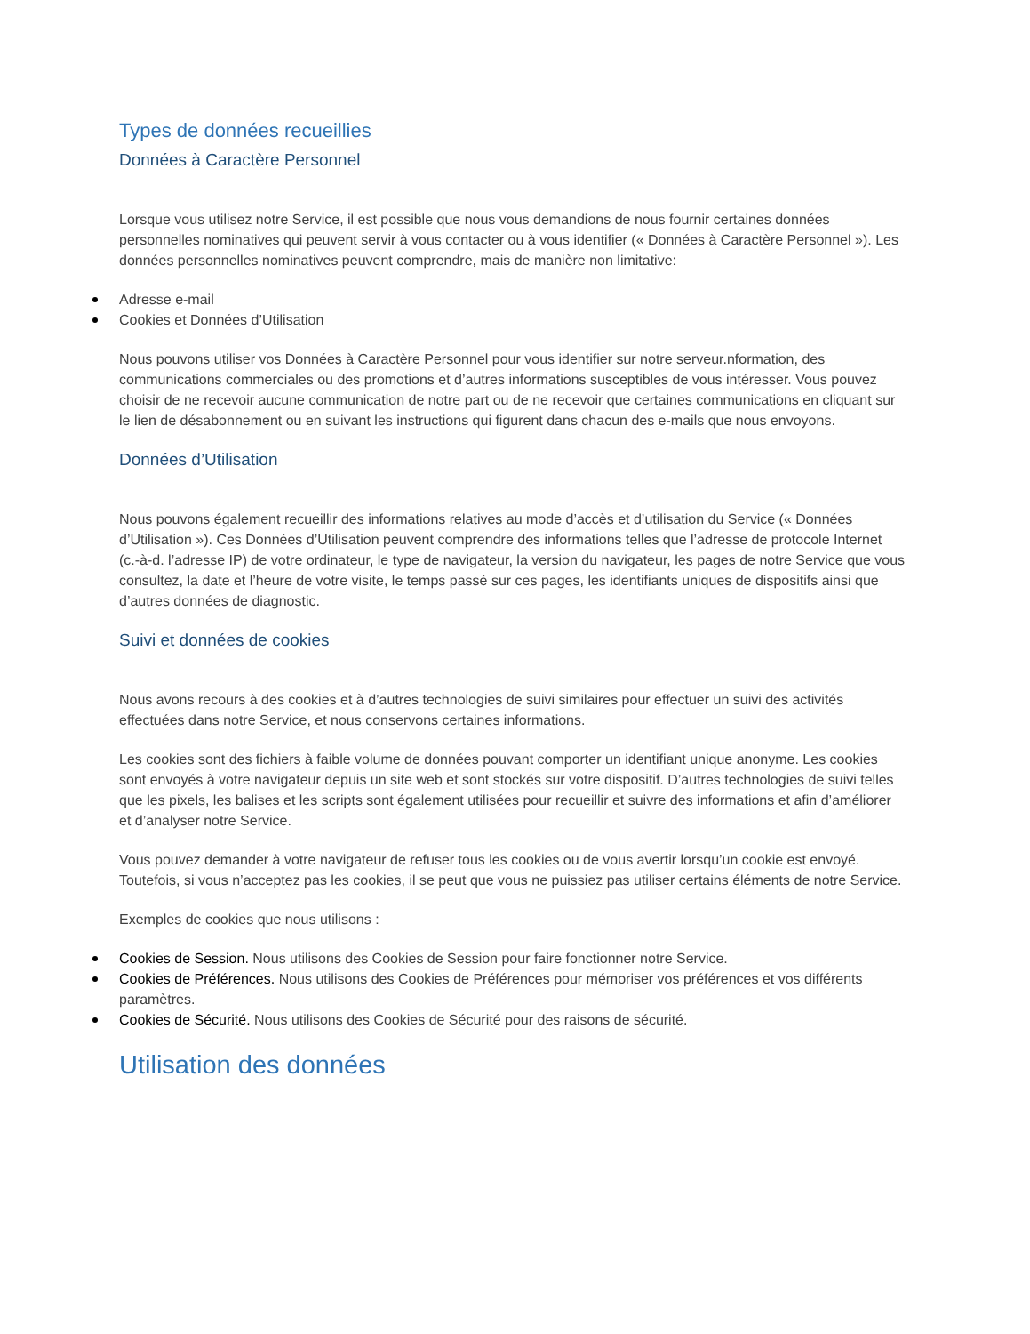Types de données recueillies
Données à Caractère Personnel
Lorsque vous utilisez notre Service, il est possible que nous vous demandions de nous fournir certaines données personnelles nominatives qui peuvent servir à vous contacter ou à vous identifier (« Données à Caractère Personnel »). Les données personnelles nominatives peuvent comprendre, mais de manière non limitative:
Adresse e-mail
Cookies et Données d’Utilisation
Nous pouvons utiliser vos Données à Caractère Personnel pour vous identifier sur notre serveur.nformation, des communications commerciales ou des promotions et d’autres informations susceptibles de vous intéresser. Vous pouvez choisir de ne recevoir aucune communication de notre part ou de ne recevoir que certaines communications en cliquant sur le lien de désabonnement ou en suivant les instructions qui figurent dans chacun des e-mails que nous envoyons.
Données d’Utilisation
Nous pouvons également recueillir des informations relatives au mode d’accès et d’utilisation du Service (« Données d’Utilisation »). Ces Données d’Utilisation peuvent comprendre des informations telles que l’adresse de protocole Internet (c.-à-d. l’adresse IP) de votre ordinateur, le type de navigateur, la version du navigateur, les pages de notre Service que vous consultez, la date et l’heure de votre visite, le temps passé sur ces pages, les identifiants uniques de dispositifs ainsi que d’autres données de diagnostic.
Suivi et données de cookies
Nous avons recours à des cookies et à d’autres technologies de suivi similaires pour effectuer un suivi des activités effectuées dans notre Service, et nous conservons certaines informations.
Les cookies sont des fichiers à faible volume de données pouvant comporter un identifiant unique anonyme. Les cookies sont envoyés à votre navigateur depuis un site web et sont stockés sur votre dispositif. D’autres technologies de suivi telles que les pixels, les balises et les scripts sont également utilisées pour recueillir et suivre des informations et afin d’améliorer et d’analyser notre Service.
Vous pouvez demander à votre navigateur de refuser tous les cookies ou de vous avertir lorsqu’un cookie est envoyé. Toutefois, si vous n’acceptez pas les cookies, il se peut que vous ne puissiez pas utiliser certains éléments de notre Service.
Exemples de cookies que nous utilisons :
Cookies de Session. Nous utilisons des Cookies de Session pour faire fonctionner notre Service.
Cookies de Préférences. Nous utilisons des Cookies de Préférences pour mémoriser vos préférences et vos différents paramètres.
Cookies de Sécurité. Nous utilisons des Cookies de Sécurité pour des raisons de sécurité.
Utilisation des données